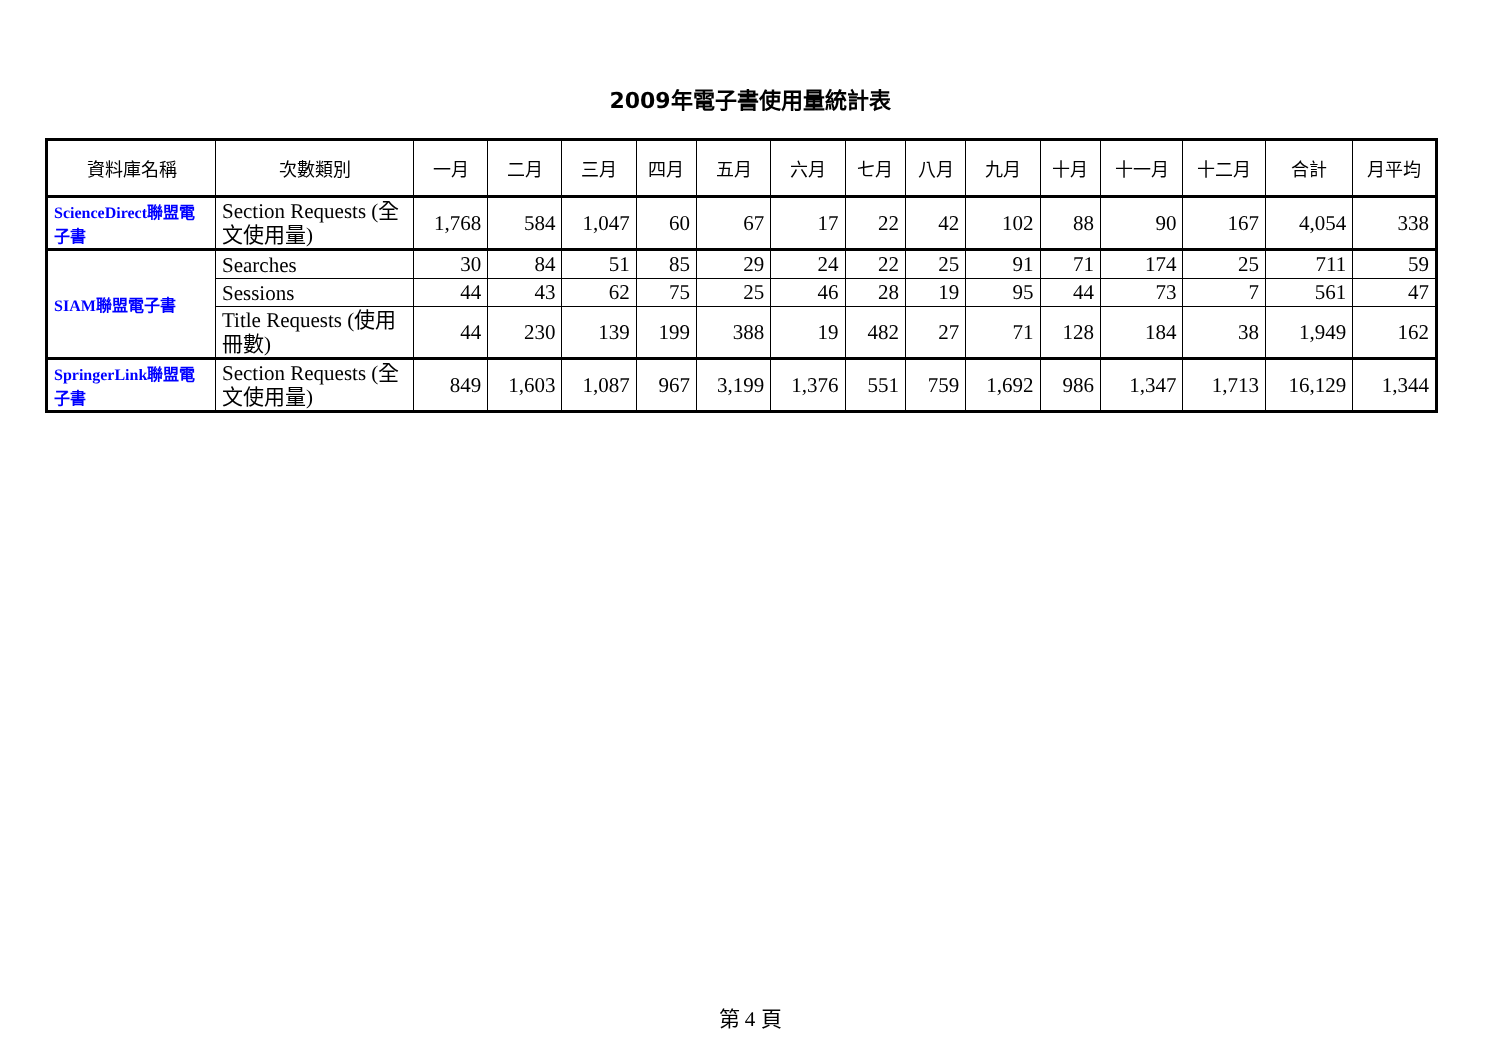2009年電子書使用量統計表
| 資料庫名稱 | 次數類別 | 一月 | 二月 | 三月 | 四月 | 五月 | 六月 | 七月 | 八月 | 九月 | 十月 | 十一月 | 十二月 | 合計 | 月平均 |
| --- | --- | --- | --- | --- | --- | --- | --- | --- | --- | --- | --- | --- | --- | --- | --- |
| ScienceDirect聯盟電子書 | Section Requests (全文使用量) | 1,768 | 584 | 1,047 | 60 | 67 | 17 | 22 | 42 | 102 | 88 | 90 | 167 | 4,054 | 338 |
| SIAM聯盟電子書 | Searches | 30 | 84 | 51 | 85 | 29 | 24 | 22 | 25 | 91 | 71 | 174 | 25 | 711 | 59 |
| | Sessions | 44 | 43 | 62 | 75 | 25 | 46 | 28 | 19 | 95 | 44 | 73 | 7 | 561 | 47 |
| | Title Requests (使用冊數) | 44 | 230 | 139 | 199 | 388 | 19 | 482 | 27 | 71 | 128 | 184 | 38 | 1,949 | 162 |
| SpringerLink聯盟電子書 | Section Requests (全文使用量) | 849 | 1,603 | 1,087 | 967 | 3,199 | 1,376 | 551 | 759 | 1,692 | 986 | 1,347 | 1,713 | 16,129 | 1,344 |
第 4 頁